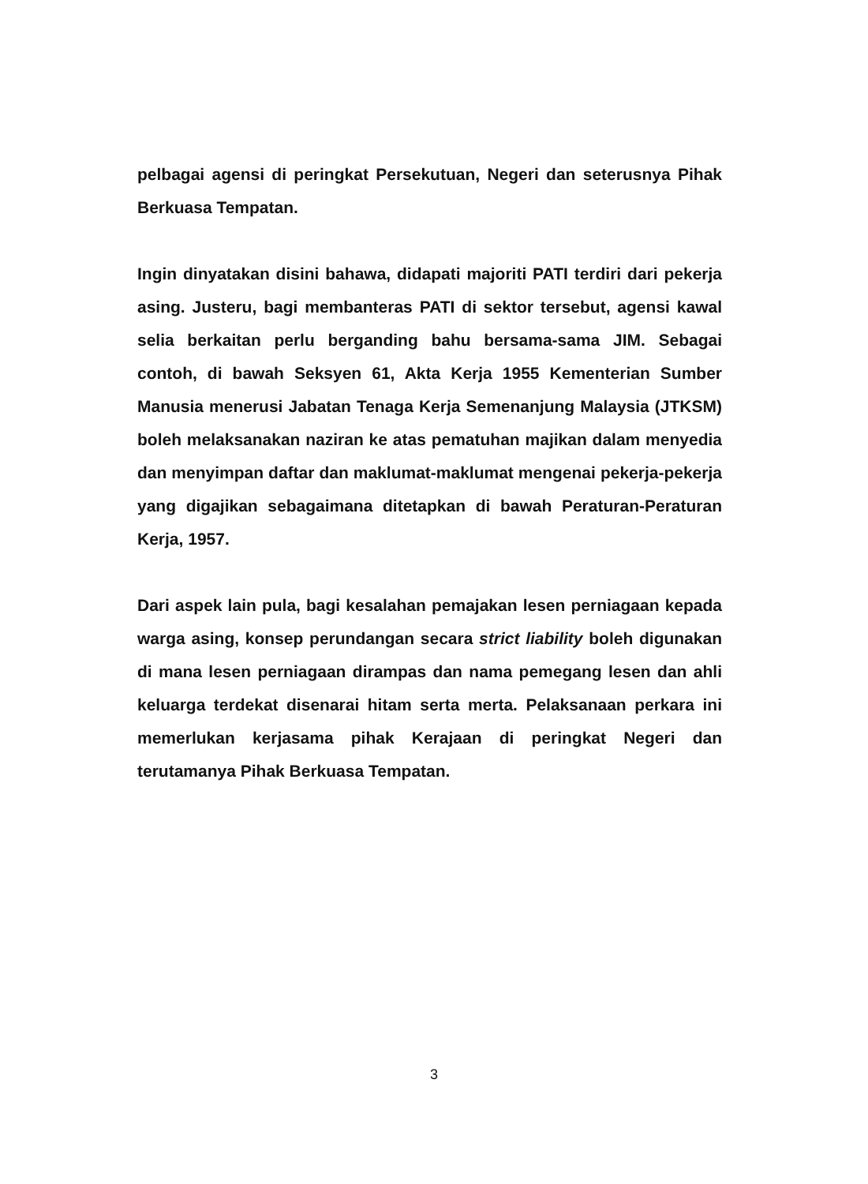pelbagai agensi di peringkat Persekutuan, Negeri dan seterusnya Pihak Berkuasa Tempatan.
Ingin dinyatakan disini bahawa, didapati majoriti PATI terdiri dari pekerja asing. Justeru, bagi membanteras PATI di sektor tersebut, agensi kawal selia berkaitan perlu berganding bahu bersama-sama JIM. Sebagai contoh, di bawah Seksyen 61, Akta Kerja 1955 Kementerian Sumber Manusia menerusi Jabatan Tenaga Kerja Semenanjung Malaysia (JTKSM) boleh melaksanakan naziran ke atas pematuhan majikan dalam menyedia dan menyimpan daftar dan maklumat-maklumat mengenai pekerja-pekerja yang digajikan sebagaimana ditetapkan di bawah Peraturan-Peraturan Kerja, 1957.
Dari aspek lain pula, bagi kesalahan pemajakan lesen perniagaan kepada warga asing, konsep perundangan secara strict liability boleh digunakan di mana lesen perniagaan dirampas dan nama pemegang lesen dan ahli keluarga terdekat disenarai hitam serta merta. Pelaksanaan perkara ini memerlukan kerjasama pihak Kerajaan di peringkat Negeri dan terutamanya Pihak Berkuasa Tempatan.
3